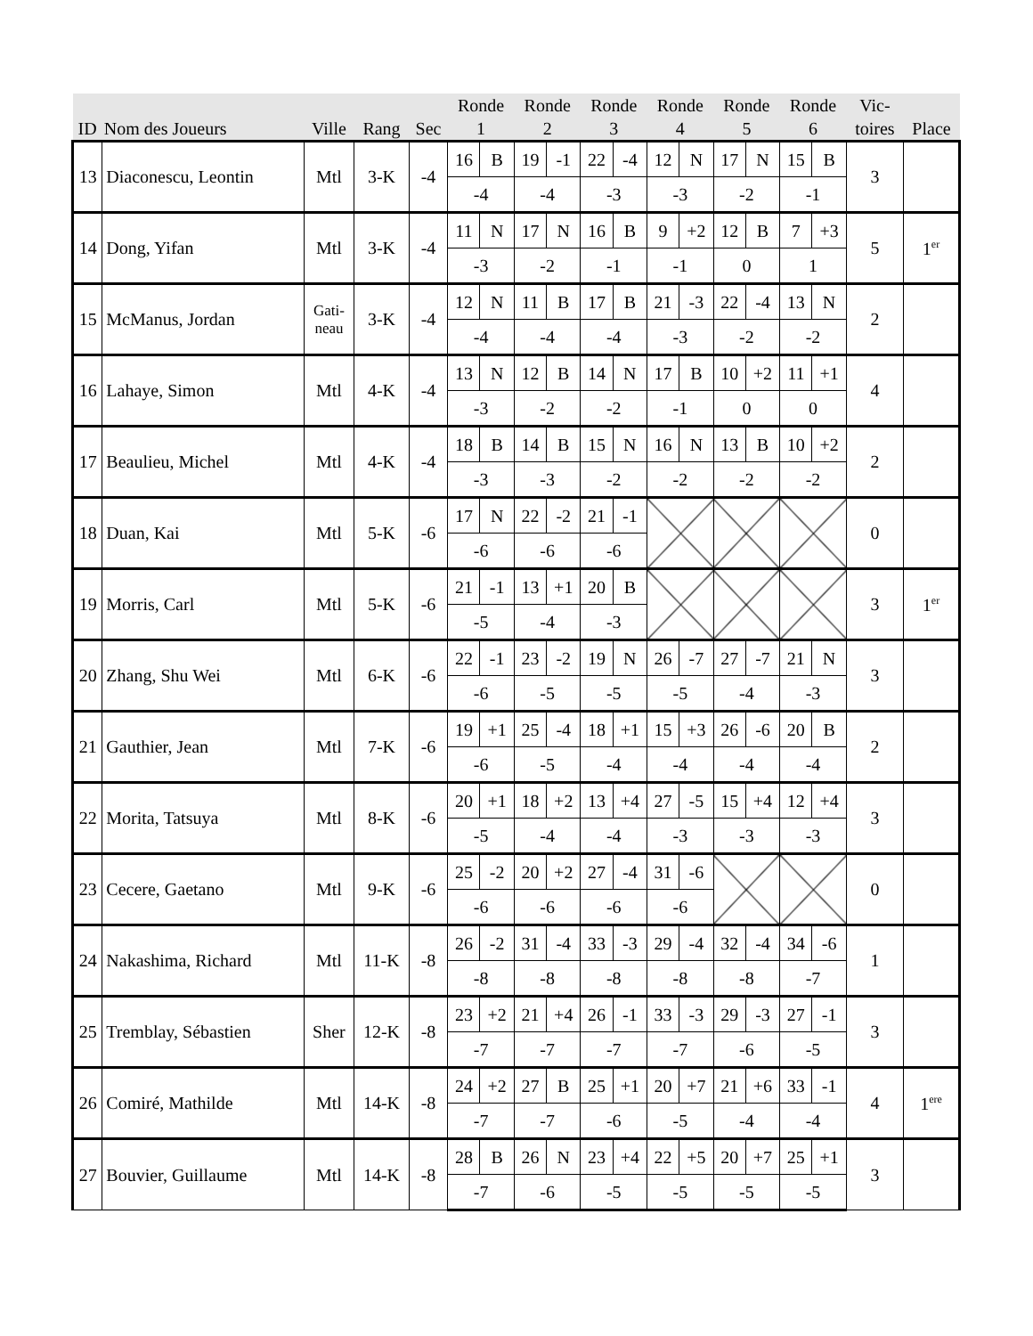| ID | Nom des Joueurs | Ville | Rang | Sec | Ronde 1 | | Ronde 2 | | Ronde 3 | | Ronde 4 | | Ronde 5 | | Ronde 6 | | Vic- toires | Place |
| --- | --- | --- | --- | --- | --- | --- | --- | --- | --- | --- | --- | --- | --- | --- | --- | --- | --- | --- |
| 13 | Diaconescu, Leontin | Mtl | 3-K | -4 | 16 | B | 19 | -1 | 22 | -4 | 12 | N | 17 | N | 15 | B | 3 | |
| | | | | | -4 | | -4 | | -3 | | -3 | | -2 | | -1 | | | |
| 14 | Dong, Yifan | Mtl | 3-K | -4 | 11 | N | 17 | N | 16 | B | 9 | +2 | 12 | B | 7 | +3 | 5 | 1<sup>er</sup> |
| | | | | | -3 | | -2 | | -1 | | -1 | | 0 | | 1 | | | |
| 15 | McManus, Jordan | Gati- neau | 3-K | -4 | 12 | N | 11 | B | 17 | B | 21 | -3 | 22 | -4 | 13 | N | 2 | |
| | | | | | -4 | | -4 | | -4 | | -3 | | -2 | | -2 | | | |
| 16 | Lahaye, Simon | Mtl | 4-K | -4 | 13 | N | 12 | B | 14 | N | 17 | B | 10 | +2 | 11 | +1 | 4 | |
| | | | | | -3 | | -2 | | -2 | | -1 | | 0 | | 0 | | | |
| 17 | Beaulieu, Michel | Mtl | 4-K | -4 | 18 | B | 14 | B | 15 | N | 16 | N | 13 | B | 10 | +2 | 2 | |
| | | | | | -3 | | -3 | | -2 | | -2 | | -2 | | -2 | | | |
| 18 | Duan, Kai | Mtl | 5-K | -6 | 17 | N | 22 | -2 | 21 | -1 | | | | | | | 0 | |
| | | | | | -6 | | -6 | | -6 | | | | | | | | | |
| 19 | Morris, Carl | Mtl | 5-K | -6 | 21 | -1 | 13 | +1 | 20 | B | | | | | | | 3 | 1<sup>er</sup> |
| | | | | | -5 | | -4 | | -3 | | | | | | | | | |
| 20 | Zhang, Shu Wei | Mtl | 6-K | -6 | 22 | -1 | 23 | -2 | 19 | N | 26 | -7 | 27 | -7 | 21 | N | 3 | |
| | | | | | -6 | | -5 | | -5 | | -5 | | -4 | | -3 | | | |
| 21 | Gauthier, Jean | Mtl | 7-K | -6 | 19 | +1 | 25 | -4 | 18 | +1 | 15 | +3 | 26 | -6 | 20 | B | 2 | |
| | | | | | -6 | | -5 | | -4 | | -4 | | -4 | | -4 | | | |
| 22 | Morita, Tatsuya | Mtl | 8-K | -6 | 20 | +1 | 18 | +2 | 13 | +4 | 27 | -5 | 15 | +4 | 12 | +4 | 3 | |
| | | | | | -5 | | -4 | | -4 | | -3 | | -3 | | -3 | | | |
| 23 | Cecere, Gaetano | Mtl | 9-K | -6 | 25 | -2 | 20 | +2 | 27 | -4 | 31 | -6 | | | | | 0 | |
| | | | | | -6 | | -6 | | -6 | | -6 | | | | | | | |
| 24 | Nakashima, Richard | Mtl | 11-K | -8 | 26 | -2 | 31 | -4 | 33 | -3 | 29 | -4 | 32 | -4 | 34 | -6 | 1 | |
| | | | | | -8 | | -8 | | -8 | | -8 | | -8 | | -7 | | | |
| 25 | Tremblay, Sébastien | Sher | 12-K | -8 | 23 | +2 | 21 | +4 | 26 | -1 | 33 | -3 | 29 | -3 | 27 | -1 | 3 | |
| | | | | | -7 | | -7 | | -7 | | -7 | | -6 | | -5 | | | |
| 26 | Comiré, Mathilde | Mtl | 14-K | -8 | 24 | +2 | 27 | B | 25 | +1 | 20 | +7 | 21 | +6 | 33 | -1 | 4 | 1<sup>ere</sup> |
| | | | | | -7 | | -7 | | -6 | | -5 | | -4 | | -4 | | | |
| 27 | Bouvier, Guillaume | Mtl | 14-K | -8 | 28 | B | 26 | N | 23 | +4 | 22 | +5 | 20 | +7 | 25 | +1 | 3 | |
| | | | | | -7 | | -6 | | -5 | | -5 | | -5 | | -5 | | | |